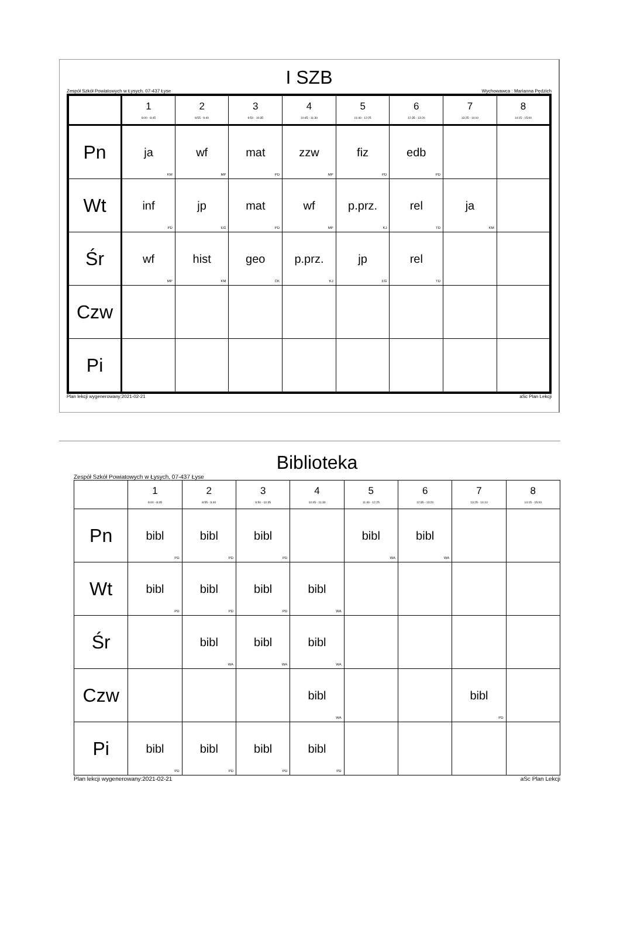I SZB
Zespół Szkół Powiatowych w Łysych, 07-437 Łyse Wychowawca : Marianna Pędzich
| | 1 8:00 - 8:45 | 2 8:55 - 9:40 | 3 9:50 - 10:35 | 4 10:45 - 11:30 | 5 11:40 - 12:25 | 6 12:35 - 13:20 | 7 13:25 - 14:10 | 8 14:15 - 15:00 |
| --- | --- | --- | --- | --- | --- | --- | --- | --- |
| Pn | ja KM | wf MP | mat PD | zzw MP | fiz PD | edb PD | | |
| Wt | inf PD | jp EG | mat PD | wf MP | p.prz. KJ | rel TD | ja KM | |
| Śr | wf MP | hist KM | geo CK | p.prz. KJ | jp EG | rel TD | | |
| Czw | | | | | | | | |
| Pi | | | | | | | | |
Plan lekcji wygenerowany:2021-02-21 aSc Plan Lekcji
Biblioteka
Zespół Szkół Powiatowych w Łysych, 07-437 Łyse
| | 1 8:00 - 8:45 | 2 8:55 - 9:40 | 3 9:50 - 10:35 | 4 10:45 - 11:30 | 5 11:40 - 12:25 | 6 12:35 - 13:20 | 7 13:25 - 14:10 | 8 14:15 - 15:00 |
| --- | --- | --- | --- | --- | --- | --- | --- | --- |
| Pn | bibl PD | bibl PD | bibl PD | | bibl WA | bibl WA | | |
| Wt | bibl PD | bibl PD | bibl PD | bibl WA | | | | |
| Śr | | bibl WA | bibl WA | bibl WA | | | | |
| Czw | | | | bibl WA | | | bibl PD | |
| Pi | bibl PD | bibl PD | bibl PD | bibl PD | | | | |
Plan lekcji wygenerowany:2021-02-21 aSc Plan Lekcji